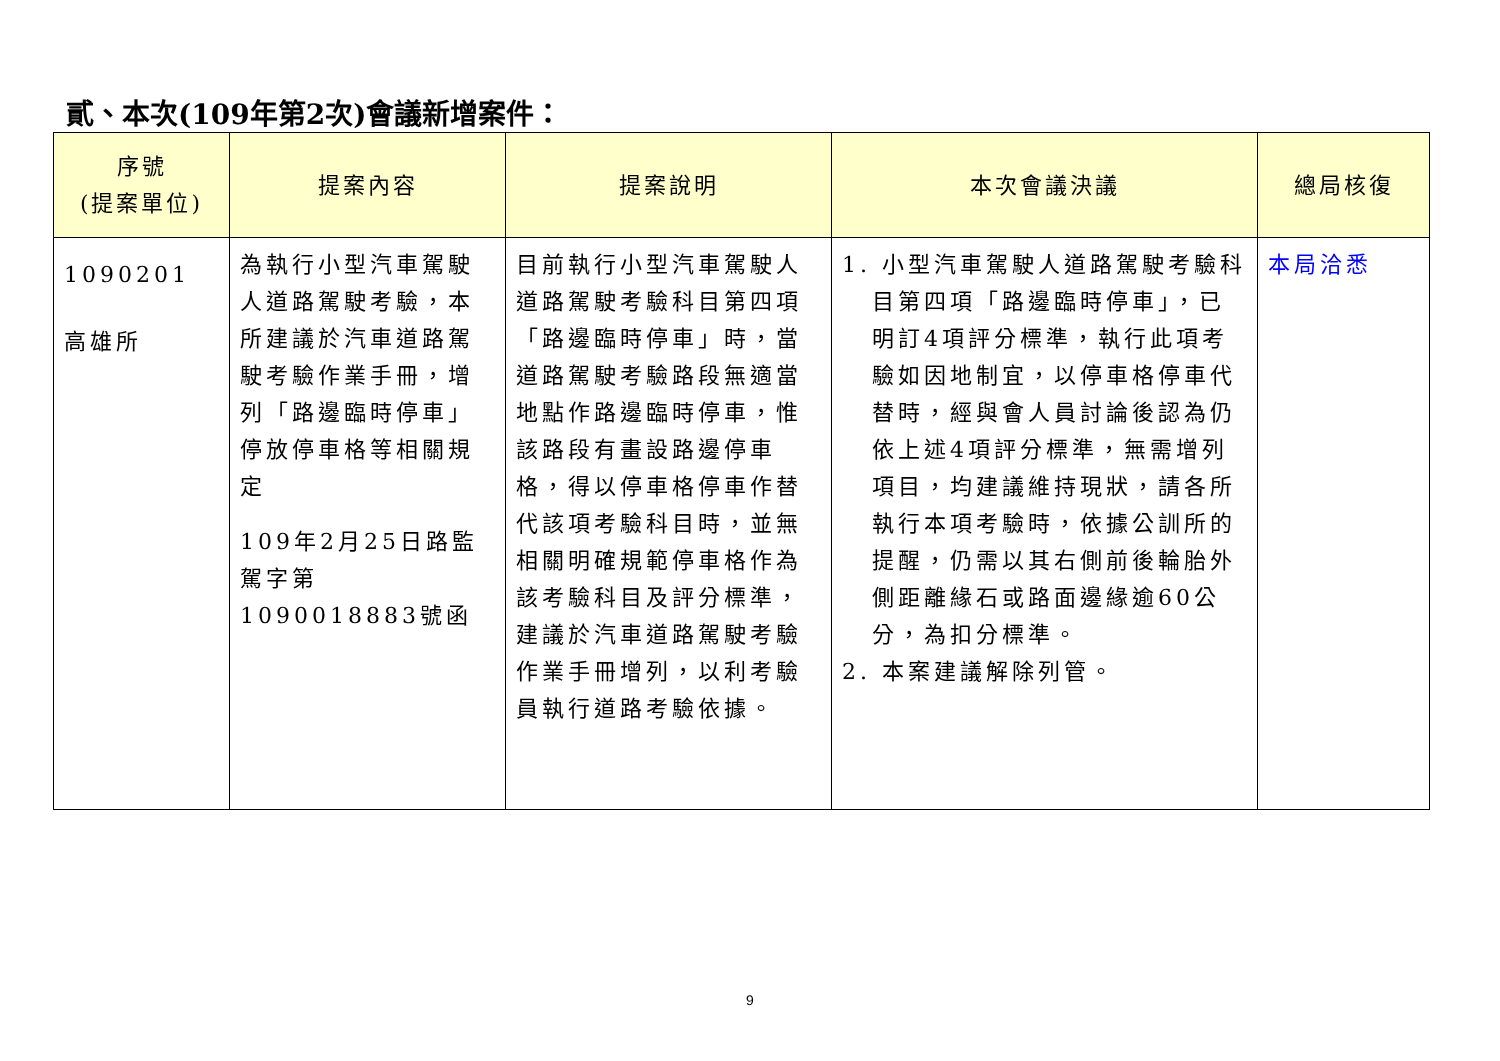貳、本次(109年第2次)會議新增案件：
| 序號 (提案單位) | 提案內容 | 提案說明 | 本次會議決議 | 總局核復 |
| --- | --- | --- | --- | --- |
| 1090201 高雄所 | 為執行小型汽車駕駛人道路駕駛考驗，本所建議於汽車道路駕駛考驗作業手冊，增列「路邊臨時停車」停放停車格等相關規定 109年2月25日路監駕字第1090018883號函 | 目前執行小型汽車駕駛人道路駕駛考驗科目第四項「路邊臨時停車」時，當道路駕駛考驗路段無適當地點作路邊臨時停車，惟該路段有畫設路邊停車格，得以停車格停車作替代該項考驗科目時，並無相關明確規範停車格作為該考驗科目及評分標準，建議於汽車道路駕駛考驗作業手冊增列，以利考驗員執行道路考驗依據。 | 1. 小型汽車駕駛人道路駕駛考驗科目第四項「路邊臨時停車」，已明訂4項評分標準，執行此項考驗如因地制宜，以停車格停車代替時，經與會人員討論後認為仍依上述4項評分標準，無需增列項目，均建議維持現狀，請各所執行本項考驗時，依據公訓所的提醒，仍需以其右側前後輪胎外側距離緣石或路面邊緣逾60公分，為扣分標準。 2. 本案建議解除列管。 | 本局洽悉 |
9